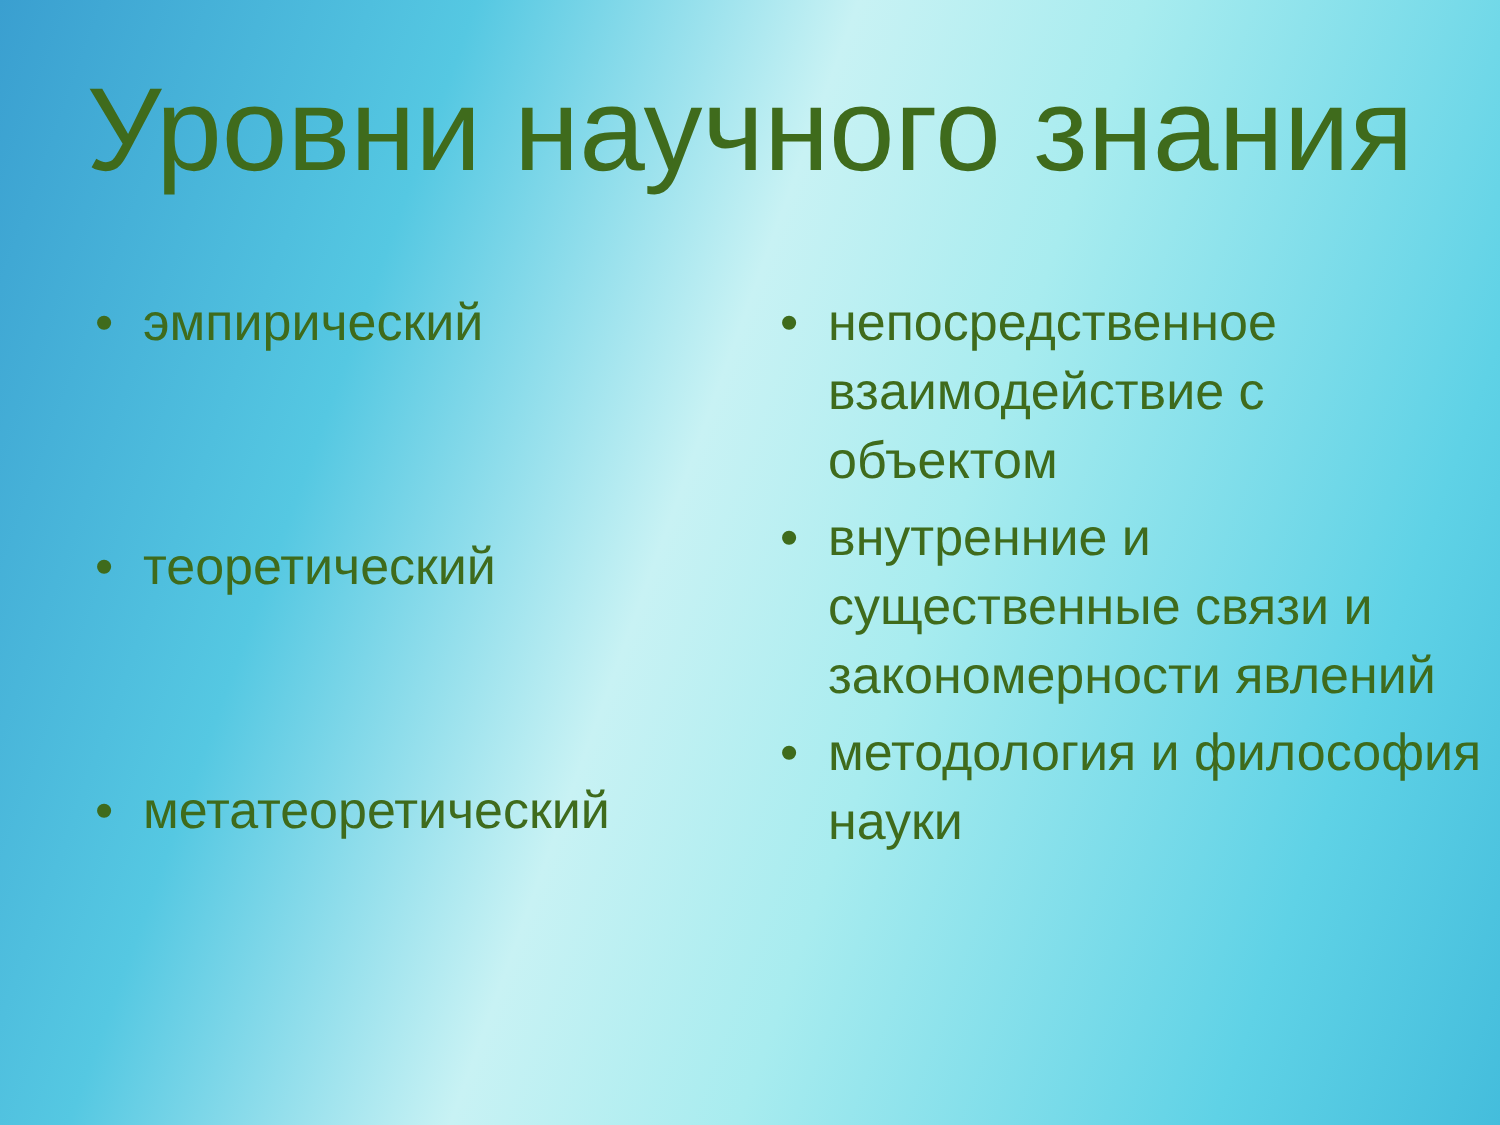Уровни научного знания
• эмпирический
• теоретический
• метатеоретический
• непосредственное взаимодействие с объектом
• внутренние и существенные связи и закономерности явлений
• методология и философия науки